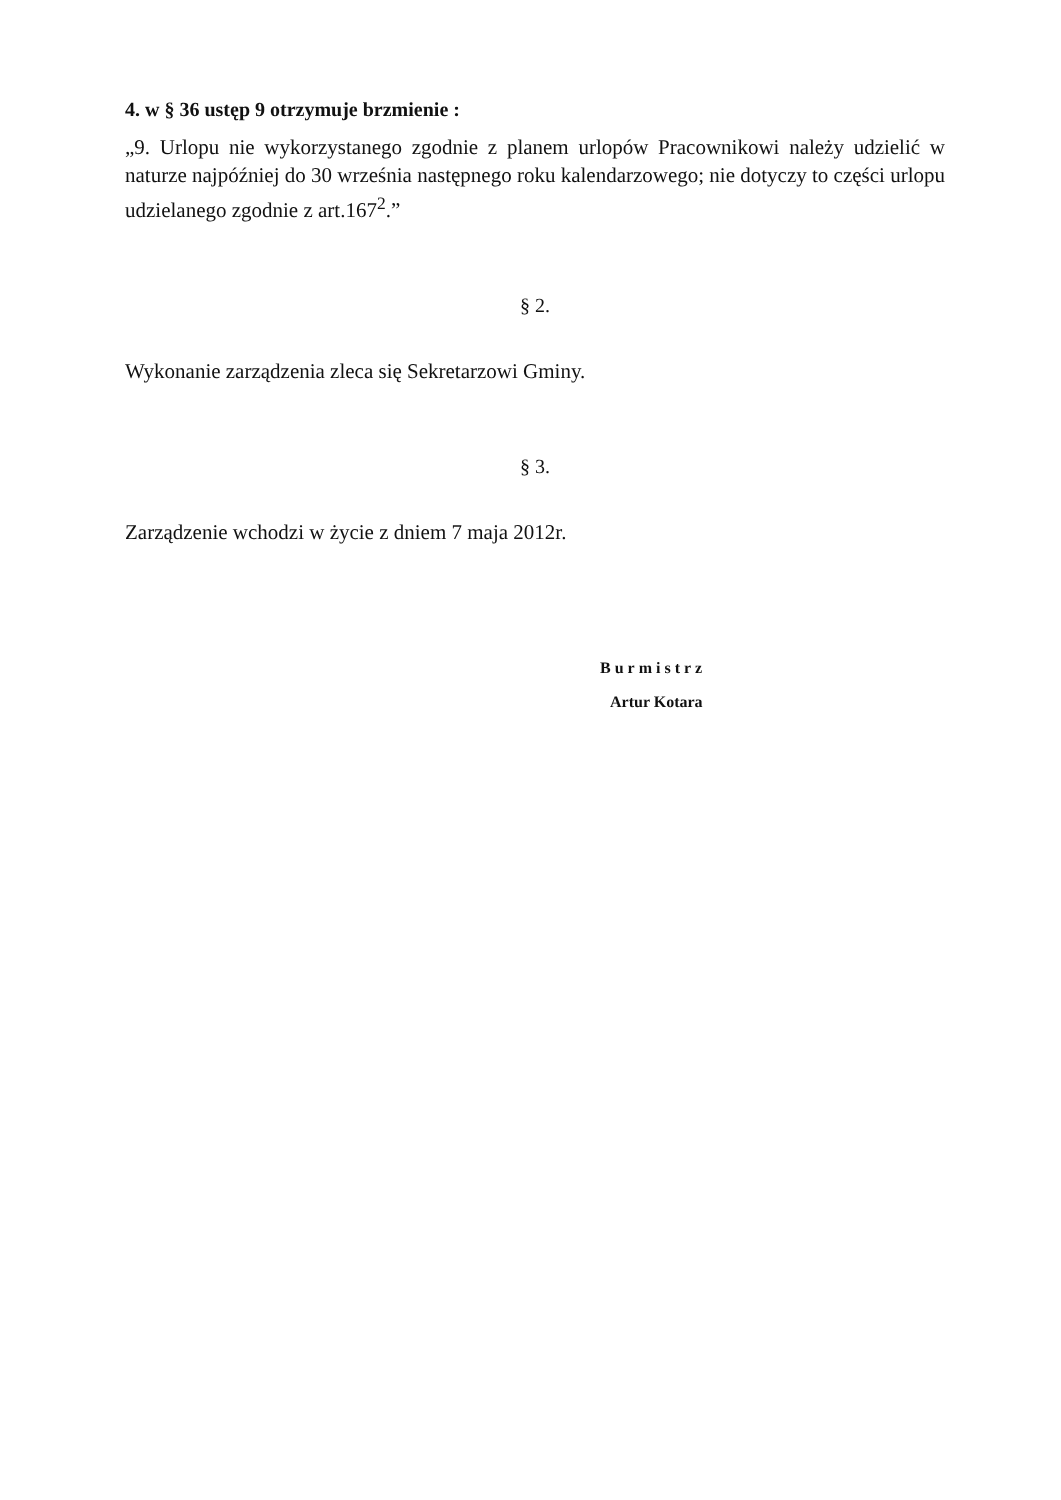4. w § 36 ustęp 9 otrzymuje brzmienie :
„9. Urlopu nie wykorzystanego zgodnie z planem urlopów Pracownikowi należy udzielić w naturze najpóźniej do 30 września następnego roku kalendarzowego; nie dotyczy to części urlopu udzielanego zgodnie z art.167<sup>2</sup>.”
§ 2.
Wykonanie zarządzenia zleca się Sekretarzowi Gminy.
§ 3.
Zarządzenie wchodzi w życie z dniem 7 maja 2012r.
Burmistrz
Artur Kotara